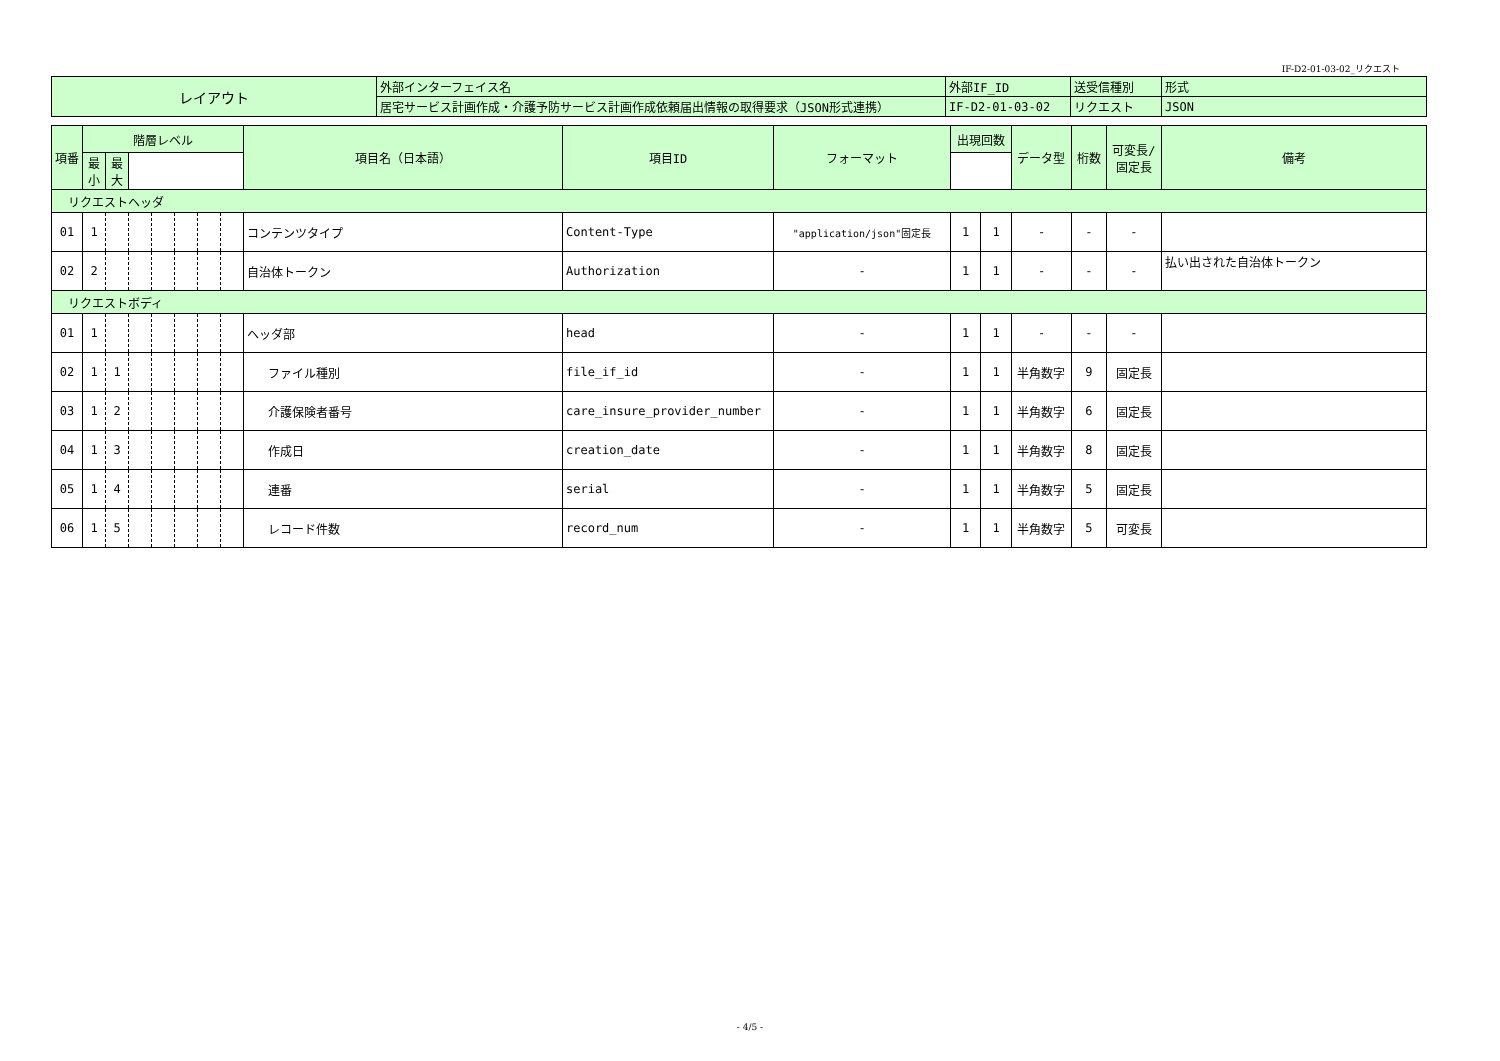IF-D2-01-03-02_リクエスト
| レイアウト | 外部インターフェイス名 | 外部IF_ID | 送受信種別 | 形式 |
| | 居宅サービス計画作成・介護予防サービス計画作成依頼届出情報の取得要求（JSON形式連携） | IF-D2-01-03-02 | リクエスト | JSON |
| 項番 | 階層レベル | | | | | | | 項目名（日本語） | 項目ID | フォーマット | 出現回数 | | データ型 | 桁数 | 可変長/ 固定長 | 備考 |
| --- | --- | --- | --- | --- | --- | --- | --- | --- | --- | --- | --- | --- | --- | --- | --- | --- |
| | 最小 | 最大 | | | | | | | | | | | | | | |
| リクエストヘッダ | | | | | | | | | | | | | | | | |
| 01 | 1 | | | | | | | コンテンツタイプ | Content-Type | "application/json"固定長 | 1 | 1 | - | - | - | |
| 02 | 2 | | | | | | | 自治体トークン | Authorization | - | 1 | 1 | - | - | - | 払い出された自治体トークン |
| リクエストボディ | | | | | | | | | | | | | | | | |
| 01 | 1 | | | | | | | ヘッダ部 | head | - | 1 | 1 | - | - | - | |
| 02 | 1 | 1 | | | | | | ファイル種別 | file_if_id | - | 1 | 1 | 半角数字 | 9 | 固定長 | |
| 03 | 1 | 2 | | | | | | 介護保険者番号 | care_insure_provider_number | - | 1 | 1 | 半角数字 | 6 | 固定長 | |
| 04 | 1 | 3 | | | | | | 作成日 | creation_date | - | 1 | 1 | 半角数字 | 8 | 固定長 | |
| 05 | 1 | 4 | | | | | | 連番 | serial | - | 1 | 1 | 半角数字 | 5 | 固定長 | |
| 06 | 1 | 5 | | | | | | レコード件数 | record_num | - | 1 | 1 | 半角数字 | 5 | 可変長 | |
- 4/5 -